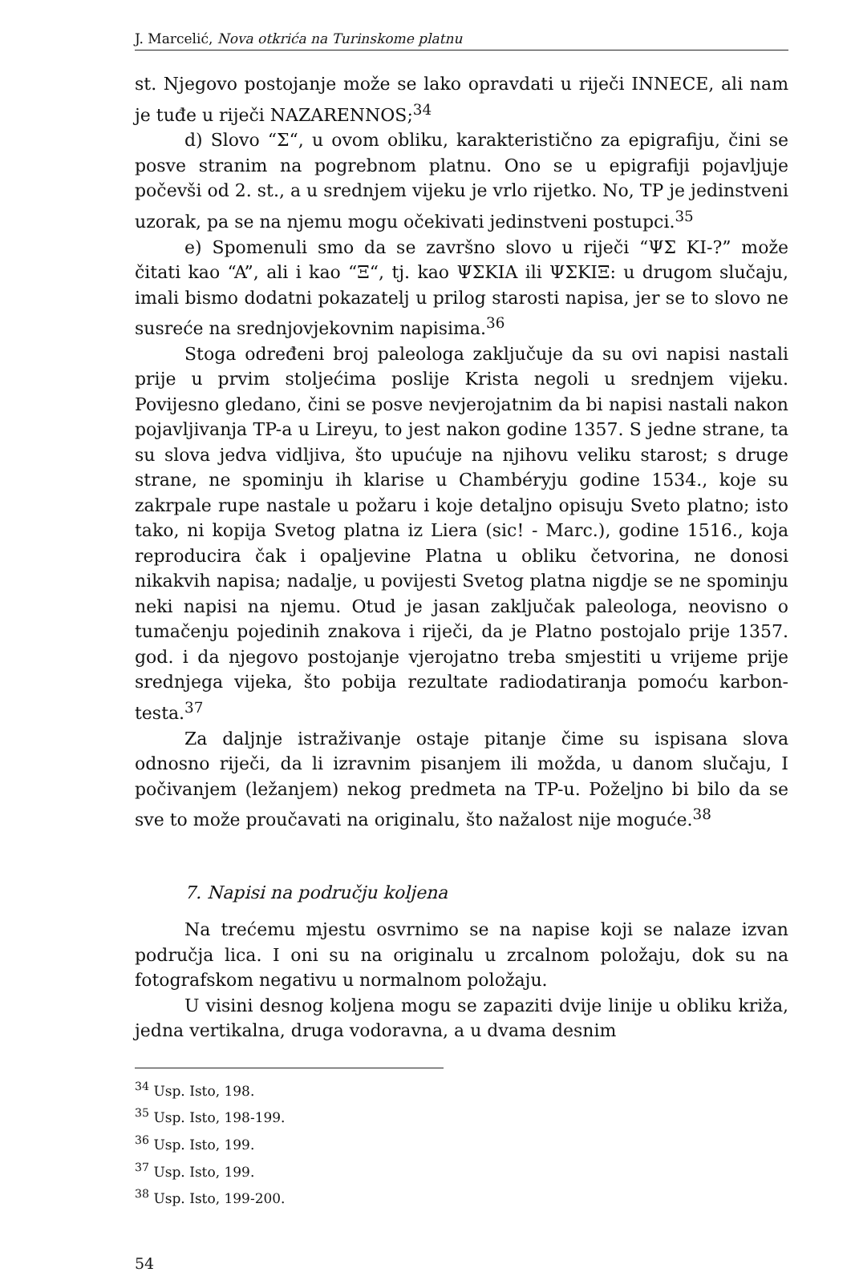J. Marcelić, Nova otkrića na Turinskome platnu
st. Njegovo postojanje može se lako opravdati u riječi INNECE, ali nam je tuđe u riječi NAZARENNOS;<sup>34</sup>
d) Slovo “Σ“, u ovom obliku, karakteristično za epigrafiju, čini se posve stranim na pogrebnom platnu. Ono se u epigrafiji pojavljuje počevši od 2. st., a u srednjem vijeku je vrlo rijetko. No, TP je jedinstveni uzorak, pa se na njemu mogu očekivati jedinstveni postupci.<sup>35</sup>
e) Spomenuli smo da se završno slovo u riječi “ΨΣ KI-?” može čitati kao “A”, ali i kao “Ξ“, tj. kao ΨΣKIA ili ΨΣKIΞ: u drugom slučaju, imali bismo dodatni pokazatelj u prilog starosti napisa, jer se to slovo ne susreće na srednjovjekovnim napisima.<sup>36</sup>
Stoga određeni broj paleologa zaključuje da su ovi napisi nastali prije u prvim stoljećima poslije Krista negoli u srednjem vijeku. Povijesno gledano, čini se posve nevjerojatnim da bi napisi nastali nakon pojavljivanja TP-a u Lireyu, to jest nakon godine 1357. S jedne strane, ta su slova jedva vidljiva, što upućuje na njihovu veliku starost; s druge strane, ne spominju ih klarise u Chambéryju godine 1534., koje su zakrpale rupe nastale u požaru i koje detaljno opisuju Sveto platno; isto tako, ni kopija Svetog platna iz Liera (sic! - Marc.), godine 1516., koja reproducira čak i opaljevine Platna u obliku četvorina, ne donosi nikakvih napisa; nadalje, u povijesti Svetog platna nigdje se ne spominju neki napisi na njemu. Otud je jasan zaključak paleologa, neovisno o tumačenju pojedinih znakova i riječi, da je Platno postojalo prije 1357. god. i da njegovo postojanje vjerojatno treba smjestiti u vrijeme prije srednjega vijeka, što pobija rezultate radiodatiranja pomoću karbon-testa.<sup>37</sup>
Za daljnje istraživanje ostaje pitanje čime su ispisana slova odnosno riječi, da li izravnim pisanjem ili možda, u danom slučaju, I počivanjem (ležanjem) nekog predmeta na TP-u. Poželjno bi bilo da se sve to može proučavati na originalu, što nažalost nije moguće.<sup>38</sup>
7. Napisi na području koljena
Na trećemu mjestu osvrnimo se na napise koji se nalaze izvan područja lica. I oni su na originalu u zrcalnom položaju, dok su na fotografskom negativu u normalnom položaju.
U visini desnog koljena mogu se zapaziti dvije linije u obliku križa, jedna vertikalna, druga vodoravna, a u dvama desnim
<sup>34</sup> Usp. Isto, 198.
<sup>35</sup> Usp. Isto, 198-199.
<sup>36</sup> Usp. Isto, 199.
<sup>37</sup> Usp. Isto, 199.
<sup>38</sup> Usp. Isto, 199-200.
54